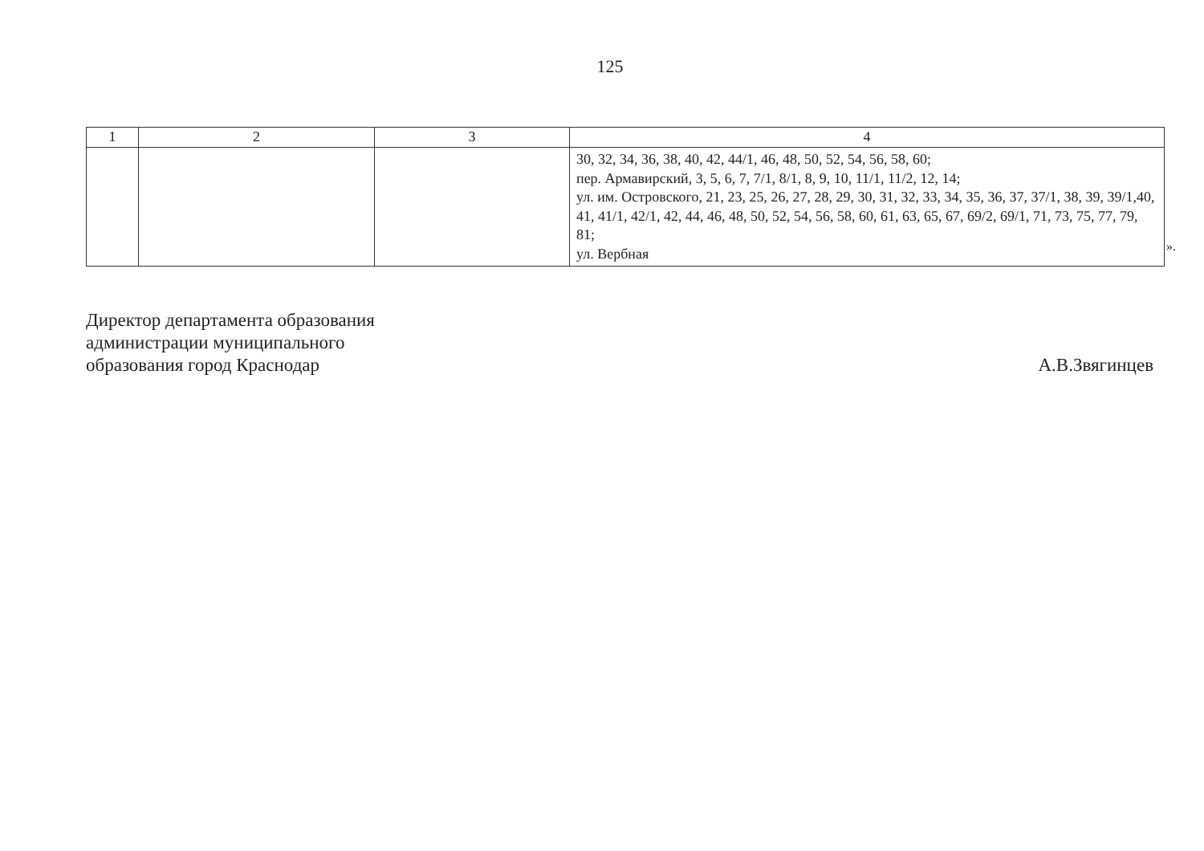125
| 1 | 2 | 3 | 4 |
| --- | --- | --- | --- |
| | | | 30, 32, 34, 36, 38, 40, 42, 44/1, 46, 48, 50, 52, 54, 56, 58, 60; пер. Армавирский, 3, 5, 6, 7, 7/1, 8/1, 8, 9, 10, 11/1, 11/2, 12, 14; ул. им. Островского, 21, 23, 25, 26, 27, 28, 29, 30, 31, 32, 33, 34, 35, 36, 37, 37/1, 38, 39, 39/1,40, 41, 41/1, 42/1, 42, 44, 46, 48, 50, 52, 54, 56, 58, 60, 61, 63, 65, 67, 69/2, 69/1, 71, 73, 75, 77, 79, 81; ул. Вербная |
».
Директор департамента образования
администрации муниципального
образования город Краснодар
А.В.Звягинцев